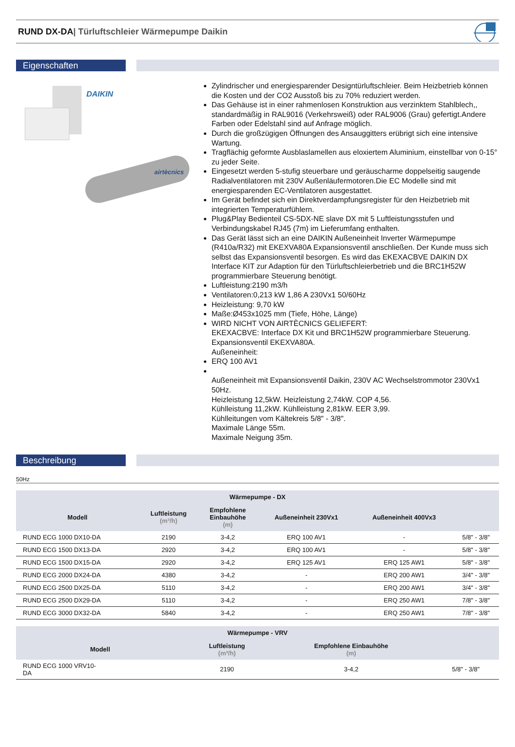RUND DX-DA| Türluftschleier Wärmepumpe Daikin
Eigenschaften
DAIKIN
airtècnics
Zylindrischer und energiesparender Designtürluftschleier. Beim Heizbetrieb können die Kosten und der CO2 Ausstoß bis zu 70% reduziert werden.
Das Gehäuse ist in einer rahmenlosen Konstruktion aus verzinktem Stahlblech,, standardmäßig in RAL9016 (Verkehrsweiß) oder RAL9006 (Grau) gefertigt.Andere Farben oder Edelstahl sind auf Anfrage möglich.
Durch die großzügigen Öffnungen des Ansauggitters erübrigt sich eine intensive Wartung.
Tragflächig geformte Ausblaslamellen aus eloxiertem Aluminium, einstellbar von 0-15° zu jeder Seite.
Eingesetzt werden 5-stufig steuerbare und geräuscharme doppelseitig saugende Radialventilatoren mit 230V Außenläufermotoren.Die EC Modelle sind mit energiesparenden EC-Ventilatoren ausgestattet.
Im Gerät befindet sich ein Direktverdampfungsregister für den Heizbetrieb mit integrierten Temperaturfühlern.
Plug&Play Bedienteil CS-5DX-NE slave DX mit 5 Luftleistungsstufen und Verbindungskabel RJ45 (7m) im Lieferumfang enthalten.
Das Gerät lässt sich an eine DAIKIN Außeneinheit Inverter Wärmepumpe (R410a/R32) mit EKEXVA80A Expansionsventil anschließen. Der Kunde muss sich selbst das Expansionsventil besorgen. Es wird das EKEXACBVE DAIKIN DX Interface KIT zur Adaption für den Türluftschleierbetrieb und die BRC1H52W programmierbare Steuerung benötigt.
Luftleistung:2190 m3/h
Ventilatoren:0,213 kW 1,86 A 230Vx1 50/60Hz
Heizleistung: 9,70 kW
Maße:Ø453x1025 mm (Tiefe, Höhe, Länge)
WIRD NICHT VON AIRTÈCNICS GELIEFERT:
EKEXACBVE: Interface DX Kit und BRC1H52W programmierbare Steuerung.
Expansionsventil EKEXVA80A.
Außeneinheit:
ERQ 100 AV1
Außeneinheit mit Expansionsventil Daikin, 230V AC Wechselstrommotor 230Vx1 50Hz.
Heizleistung 12,5kW. Heizleistung 2,74kW. COP 4,56.
Kühlleistung 11,2kW. Kühlleistung 2,81kW. EER 3,99.
Kühlleitungen vom Kältekreis 5/8" - 3/8".
Maximale Länge 55m.
Maximale Neigung 35m.
Beschreibung
50Hz
| Wärmepumpe - DX | | | | | |
| --- | --- | --- | --- | --- | --- |
| Modell | Luftleistung (m³/h) | Empfohlene Einbauhöhe (m) | Außeneinheit 230Vx1 | Außeneinheit 400Vx3 | |
| RUND ECG 1000 DX10-DA | 2190 | 3-4,2 | ERQ 100 AV1 | - | 5/8" - 3/8" |
| RUND ECG 1500 DX13-DA | 2920 | 3-4,2 | ERQ 100 AV1 | - | 5/8" - 3/8" |
| RUND ECG 1500 DX15-DA | 2920 | 3-4,2 | ERQ 125 AV1 | ERQ 125 AW1 | 5/8" - 3/8" |
| RUND ECG 2000 DX24-DA | 4380 | 3-4,2 | - | ERQ 200 AW1 | 3/4" - 3/8" |
| RUND ECG 2500 DX25-DA | 5110 | 3-4,2 | - | ERQ 200 AW1 | 3/4" - 3/8" |
| RUND ECG 2500 DX29-DA | 5110 | 3-4,2 | - | ERQ 250 AW1 | 7/8" - 3/8" |
| RUND ECG 3000 DX32-DA | 5840 | 3-4,2 | - | ERQ 250 AW1 | 7/8" - 3/8" |
| Wärmepumpe - VRV | | | |
| --- | --- | --- | --- |
| Modell | Luftleistung (m³/h) | Empfohlene Einbauhöhe (m) | |
| RUND ECG 1000 VRV10- DA | 2190 | 3-4,2 | 5/8" - 3/8" |